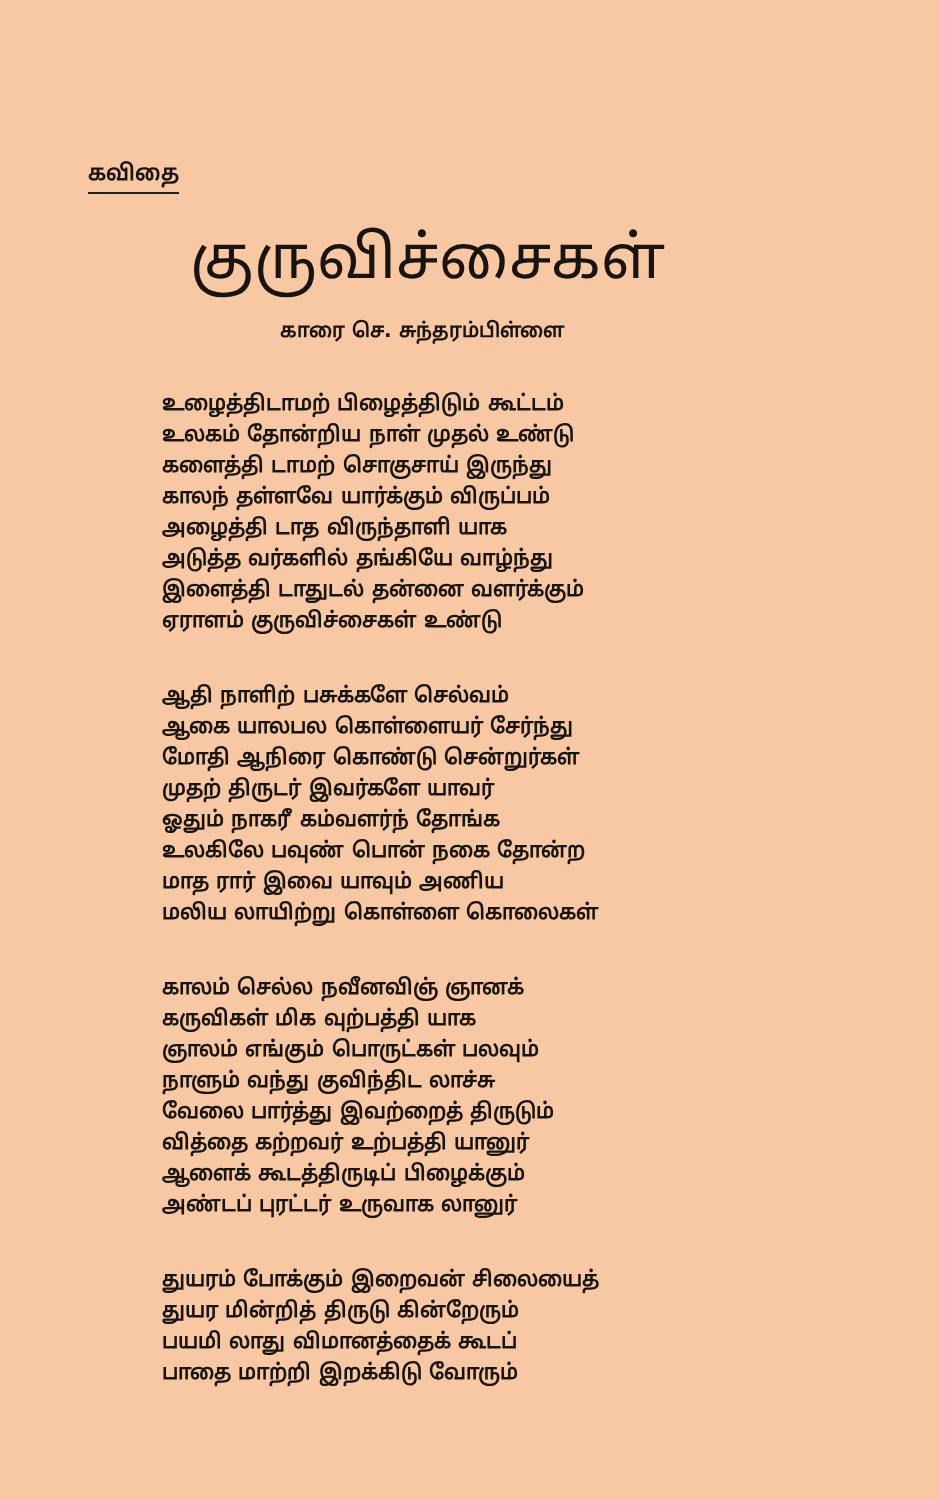கவிதை
குருவிச்சைகள்
காரை செ. சுந்தரம்பிள்ளை
உழைத்திடாமற் பிழைத்திடும் கூட்டம்
உலகம் தோன்றிய நாள் முதல் உண்டு
களைத்தி டாமற் சொகுசாய் இருந்து
காலந் தள்ளவே யார்க்கும் விருப்பம்
அழைத்தி டாத விருந்தாளி யாக
அடுத்த வர்களில் தங்கியே வாழ்ந்து
இளைத்தி டாதுடல் தன்னை வளர்க்கும்
ஏராளம் குருவிச்சைகள் உண்டு
ஆதி நாளிற் பசுக்களே செல்வம்
ஆகை யாலபல கொள்ளையர் சேர்ந்து
மோதி ஆநிரை கொண்டு சென்றுர்கள்
முதற் திருடர் இவர்களே யாவர்
ஓதும் நாகரீ கம்வளர்ந் தோங்க
உலகிலே பவுண் பொன் நகை தோன்ற
மாத ரார் இவை யாவும் அணிய
மலிய லாயிற்று கொள்ளை கொலைகள்
காலம் செல்ல நவீனவிஞ் ஞானக்
கருவிகள் மிக வுற்பத்தி யாக
ஞாலம் எங்கும் பொருட்கள் பலவும்
நாளும் வந்து குவிந்திட லாச்சு
வேலை பார்த்து இவற்றைத் திருடும்
வித்தை கற்றவர் உற்பத்தி யானுர்
ஆளைக் கூடத்திருடிப் பிழைக்கும்
அண்டப் புரட்டர் உருவாக லானுர்
துயரம் போக்கும் இறைவன் சிலையைத்
துயர மின்றித் திருடு கின்றேரும்
பயமி லாது விமானத்தைக் கூடப்
பாதை மாற்றி இறக்கிடு வோரும்